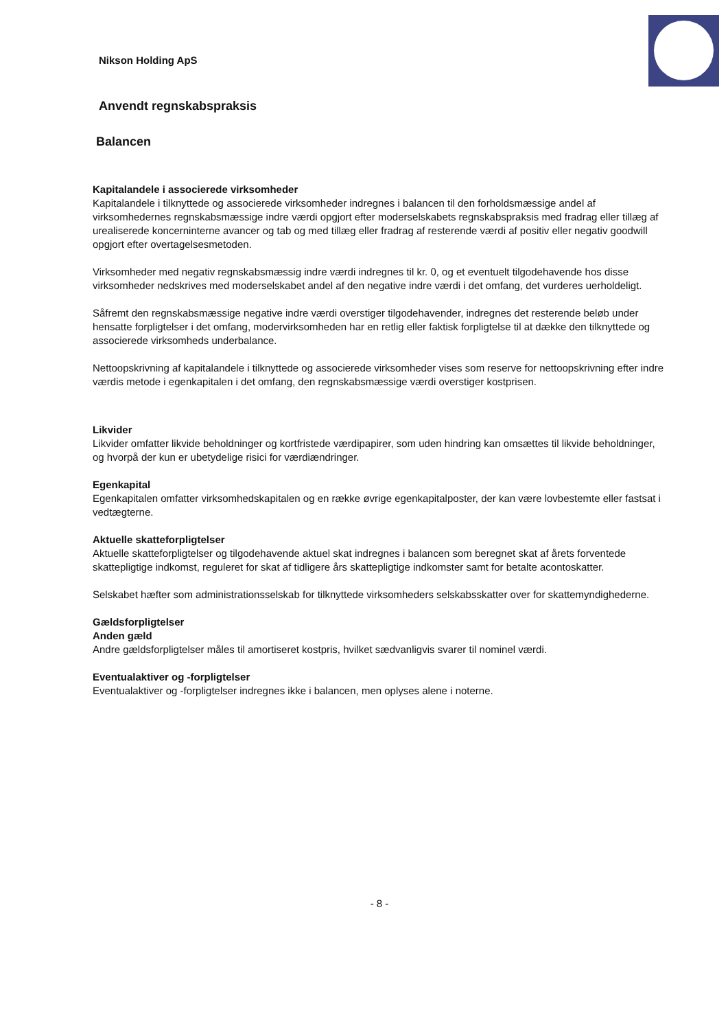Nikson Holding ApS
Anvendt regnskabspraksis
Balancen
Kapitalandele i associerede virksomheder
Kapitalandele i tilknyttede og associerede virksomheder indregnes i balancen til den forholdsmæssige andel af virksomhedernes regnskabsmæssige indre værdi opgjort efter moderselskabets regnskabspraksis med fradrag eller tillæg af urealiserede koncerninterne avancer og tab og med tillæg eller fradrag af resterende værdi af positiv eller negativ goodwill opgjort efter overtagelsesmetoden.
Virksomheder med negativ regnskabsmæssig indre værdi indregnes til kr. 0, og et eventuelt tilgodehavende hos disse virksomheder nedskrives med moderselskabet andel af den negative indre værdi i det omfang, det vurderes uerholdeligt.
Såfremt den regnskabsmæssige negative indre værdi overstiger tilgodehavender, indregnes det resterende beløb under hensatte forpligtelser i det omfang, modervirksomheden har en retlig eller faktisk forpligtelse til at dække den tilknyttede og associerede virksomheds underbalance.
Nettoopskrivning af kapitalandele i tilknyttede og associerede virksomheder vises som reserve for nettoopskrivning efter indre værdis metode i egenkapitalen i det omfang, den regnskabsmæssige værdi overstiger kostprisen.
Likvider
Likvider omfatter likvide beholdninger og kortfristede værdipapirer, som uden hindring kan omsættes til likvide beholdninger, og hvorpå der kun er ubetydelige risici for værdiændringer.
Egenkapital
Egenkapitalen omfatter virksomhedskapitalen og en række øvrige egenkapitalposter, der kan være lovbestemte eller fastsat i vedtægterne.
Aktuelle skatteforpligtelser
Aktuelle skatteforpligtelser og tilgodehavende aktuel skat indregnes i balancen som beregnet skat af årets forventede skattepligtige indkomst, reguleret for skat af tidligere års skattepligtige indkomster samt for betalte acontoskatter.
Selskabet hæfter som administrationsselskab for tilknyttede virksomheders selskabsskatter over for skattemyndighederne.
Gældsforpligtelser
Anden gæld
Andre gældsforpligtelser måles til amortiseret kostpris, hvilket sædvanligvis svarer til nominel værdi.
Eventualaktiver og -forpligtelser
Eventualaktiver og -forpligtelser indregnes ikke i balancen, men oplyses alene i noterne.
- 8 -